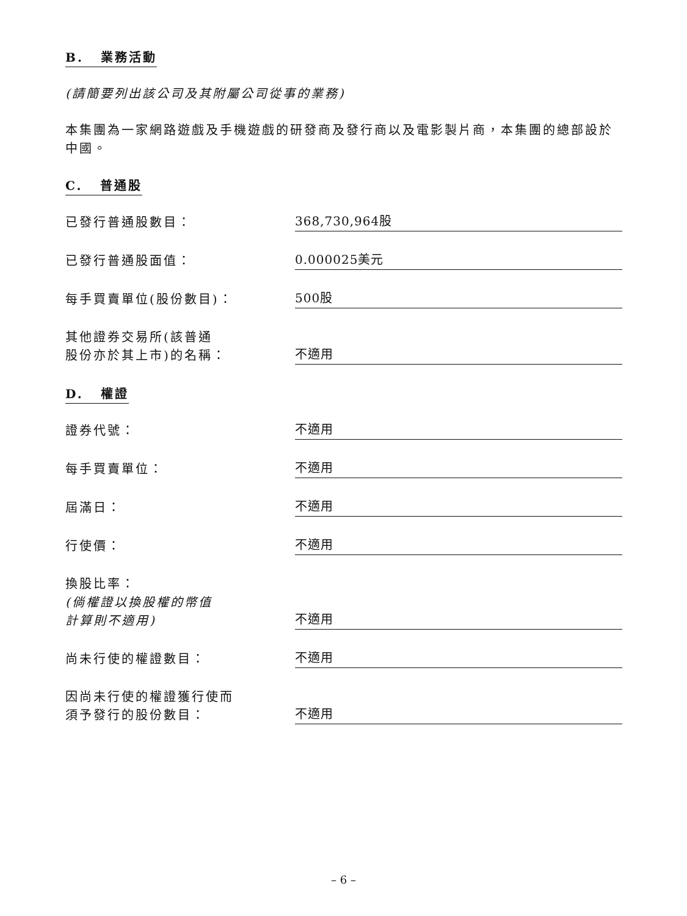B. 業務活動
(請簡要列出該公司及其附屬公司從事的業務)
本集團為一家網路遊戲及手機遊戲的研發商及發行商以及電影製片商，本集團的總部設於中國。
C. 普通股
已發行普通股數目：
368,730,964股
已發行普通股面值：
0.000025美元
每手買賣單位(股份數目)：
500股
其他證券交易所(該普通
股份亦於其上市)的名稱：
不適用
D. 權證
證券代號：
不適用
每手買賣單位：
不適用
屆滿日：
不適用
行使價：
不適用
換股比率：
(倘權證以換股權的幣值
計算則不適用)
不適用
尚未行使的權證數目：
不適用
因尚未行使的權證獲行使而
須予發行的股份數目：
不適用
– 6 –